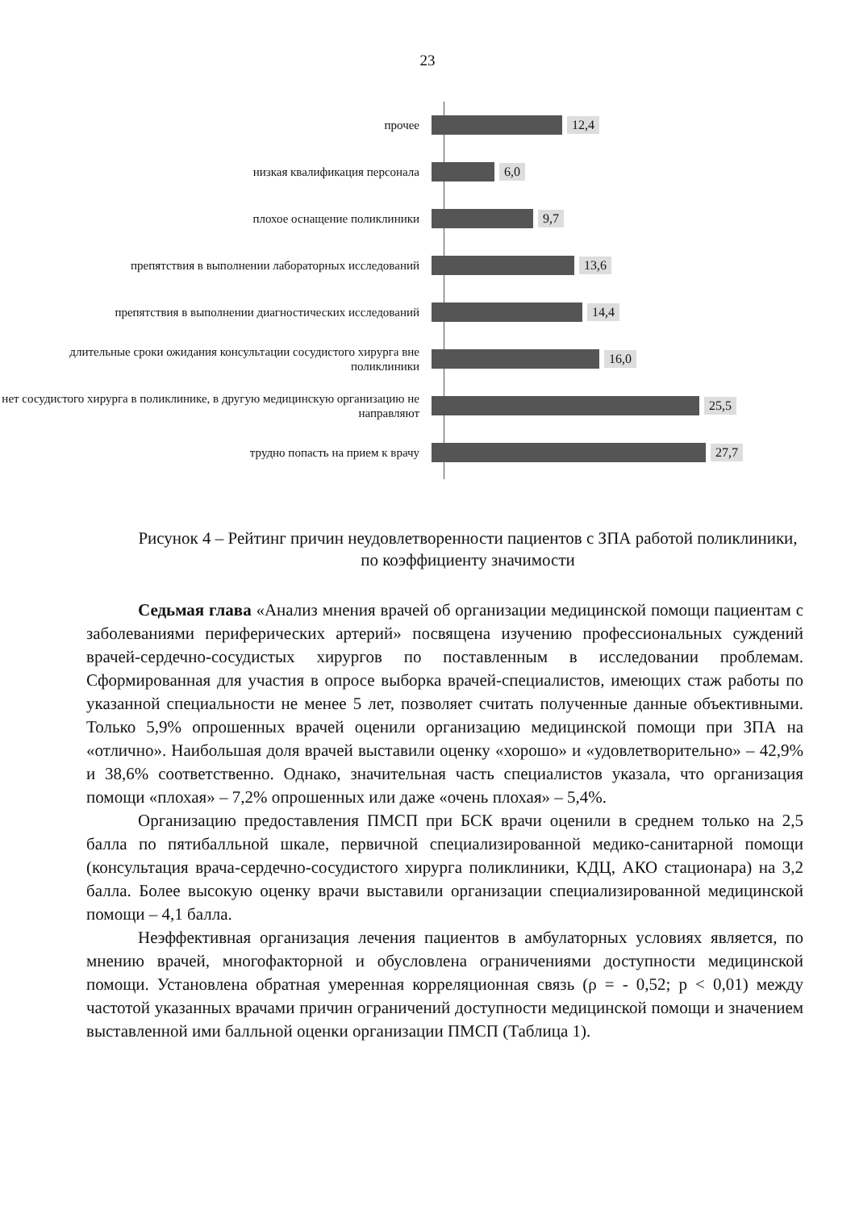23
прочее
12,4
низкая квалификация персонала
6,0
плохое оснащение поликлиники
9,7
препятствия в выполнении лабораторных исследований
13,6
препятствия в выполнении диагностических исследований
14,4
длительные сроки ожидания консультации сосудистого хирурга вне поликлиники
16,0
нет сосудистого хирурга в поликлинике, в другую медицинскую организацию не направляют
25,5
трудно попасть на прием к врачу
27,7
Рисунок 4 – Рейтинг причин неудовлетворенности пациентов с ЗПА работой поликлиники, по коэффициенту значимости
Седьмая глава «Анализ мнения врачей об организации медицинской помощи пациентам с заболеваниями периферических артерий» посвящена изучению профессиональных суждений врачей-сердечно-сосудистых хирургов по поставленным в исследовании проблемам. Сформированная для участия в опросе выборка врачей-специалистов, имеющих стаж работы по указанной специальности не менее 5 лет, позволяет считать полученные данные объективными. Только 5,9% опрошенных врачей оценили организацию медицинской помощи при ЗПА на «отлично». Наибольшая доля врачей выставили оценку «хорошо» и «удовлетворительно» – 42,9% и 38,6% соответственно. Однако, значительная часть специалистов указала, что организация помощи «плохая» – 7,2% опрошенных или даже «очень плохая» – 5,4%.
Организацию предоставления ПМСП при БСК врачи оценили в среднем только на 2,5 балла по пятибалльной шкале, первичной специализированной медико-санитарной помощи (консультация врача-сердечно-сосудистого хирурга поликлиники, КДЦ, АКО стационара) на 3,2 балла. Более высокую оценку врачи выставили организации специализированной медицинской помощи – 4,1 балла.
Неэффективная организация лечения пациентов в амбулаторных условиях является, по мнению врачей, многофакторной и обусловлена ограничениями доступности медицинской помощи. Установлена обратная умеренная корреляционная связь (ρ = - 0,52; p < 0,01) между частотой указанных врачами причин ограничений доступности медицинской помощи и значением выставленной ими балльной оценки организации ПМСП (Таблица 1).